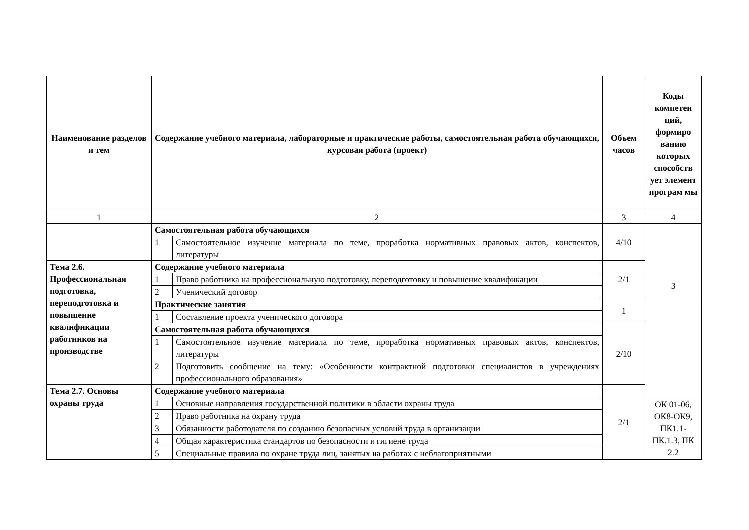| Наименование разделов и тем | Содержание учебного материала, лабораторные и практические работы, самостоятельная работа обучающихся, курсовая работа (проект) | | Объем часов | Коды компетен ций, формиро ванию которых способств ует элемент програм мы |
| --- | --- | --- | --- | --- |
| 1 | 2 | | 3 | 4 |
| | Самостоятельная работа обучающихся | | 4/10 | |
| | 1 | Самостоятельное изучение материала по теме, проработка нормативных правовых актов, конспектов, литературы | | |
| Тема 2.6. Профессиональная подготовка, переподготовка и повышение квалификации работников на производстве | Содержание учебного материала | | 2/1 | |
| | 1 | Право работника на профессиональную подготовку, переподготовку и повышение квалификации | | 3 |
| | 2 | Ученический договор | | |
| | Практические занятия | | 1 | |
| | 1 | Составление проекта ученического договора | | |
| | Самостоятельная работа обучающихся | | 2/10 | |
| | 1 | Самостоятельное изучение материала по теме, проработка нормативных правовых актов, конспектов, литературы | | |
| | 2 | Подготовить сообщение на тему: «Особенности контрактной подготовки специалистов в учреждениях профессионального образования» | | |
| Тема 2.7. Основы охраны труда | Содержание учебного материала | | 2/1 | |
| | 1 | Основные направления государственной политики в области охраны труда | | ОК 01-06, ОК8-ОК9, ПК1.1-ПК.1.3, ПК 2.2 |
| | 2 | Право работника на охрану труда | | |
| | 3 | Обязанности работодателя по созданию безопасных условий труда в организации | | |
| | 4 | Общая характеристика стандартов по безопасности и гигиене труда | | |
| | 5 | Специальные правила по охране труда лиц, занятых на работах с неблагоприятными | | |